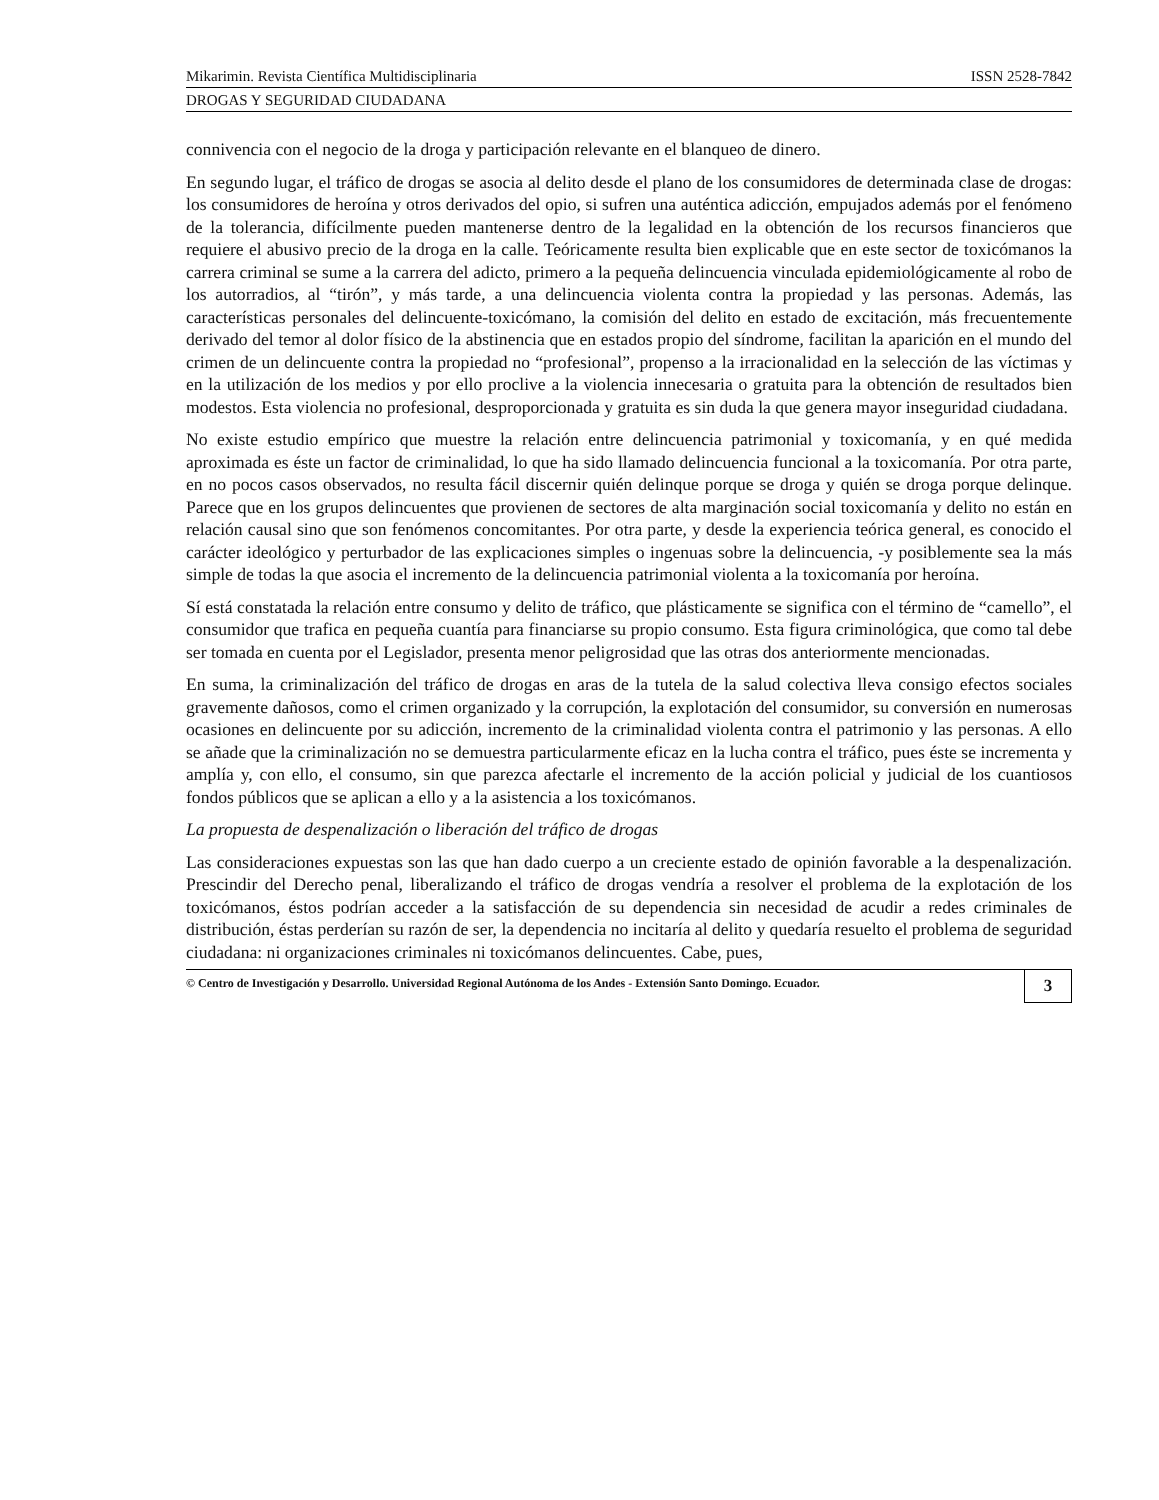Mikarimin. Revista Científica Multidisciplinaria ISSN 2528-7842
DROGAS Y SEGURIDAD CIUDADANA
connivencia con el negocio de la droga y participación relevante en el blanqueo de dinero.
En segundo lugar, el tráfico de drogas se asocia al delito desde el plano de los consumidores de determinada clase de drogas: los consumidores de heroína y otros derivados del opio, si sufren una auténtica adicción, empujados además por el fenómeno de la tolerancia, difícilmente pueden mantenerse dentro de la legalidad en la obtención de los recursos financieros que requiere el abusivo precio de la droga en la calle. Teóricamente resulta bien explicable que en este sector de toxicómanos la carrera criminal se sume a la carrera del adicto, primero a la pequeña delincuencia vinculada epidemiológicamente al robo de los autorradios, al “tirón”, y más tarde, a una delincuencia violenta contra la propiedad y las personas. Además, las características personales del delincuente-toxicómano, la comisión del delito en estado de excitación, más frecuentemente derivado del temor al dolor físico de la abstinencia que en estados propio del síndrome, facilitan la aparición en el mundo del crimen de un delincuente contra la propiedad no “profesional”, propenso a la irracionalidad en la selección de las víctimas y en la utilización de los medios y por ello proclive a la violencia innecesaria o gratuita para la obtención de resultados bien modestos. Esta violencia no profesional, desproporcionada y gratuita es sin duda la que genera mayor inseguridad ciudadana.
No existe estudio empírico que muestre la relación entre delincuencia patrimonial y toxicomanía, y en qué medida aproximada es éste un factor de criminalidad, lo que ha sido llamado delincuencia funcional a la toxicomanía. Por otra parte, en no pocos casos observados, no resulta fácil discernir quién delinque porque se droga y quién se droga porque delinque. Parece que en los grupos delincuentes que provienen de sectores de alta marginación social toxicomanía y delito no están en relación causal sino que son fenómenos concomitantes. Por otra parte, y desde la experiencia teórica general, es conocido el carácter ideológico y perturbador de las explicaciones simples o ingenuas sobre la delincuencia, -y posiblemente sea la más simple de todas la que asocia el incremento de la delincuencia patrimonial violenta a la toxicomanía por heroína.
Sí está constatada la relación entre consumo y delito de tráfico, que plásticamente se significa con el término de “camello”, el consumidor que trafica en pequeña cuantía para financiarse su propio consumo. Esta figura criminológica, que como tal debe ser tomada en cuenta por el Legislador, presenta menor peligrosidad que las otras dos anteriormente mencionadas.
En suma, la criminalización del tráfico de drogas en aras de la tutela de la salud colectiva lleva consigo efectos sociales gravemente dañosos, como el crimen organizado y la corrupción, la explotación del consumidor, su conversión en numerosas ocasiones en delincuente por su adicción, incremento de la criminalidad violenta contra el patrimonio y las personas. A ello se añade que la criminalización no se demuestra particularmente eficaz en la lucha contra el tráfico, pues éste se incrementa y amplía y, con ello, el consumo, sin que parezca afectarle el incremento de la acción policial y judicial de los cuantiosos fondos públicos que se aplican a ello y a la asistencia a los toxicómanos.
La propuesta de despenalización o liberación del tráfico de drogas
Las consideraciones expuestas son las que han dado cuerpo a un creciente estado de opinión favorable a la despenalización. Prescindir del Derecho penal, liberalizando el tráfico de drogas vendría a resolver el problema de la explotación de los toxicómanos, éstos podrían acceder a la satisfacción de su dependencia sin necesidad de acudir a redes criminales de distribución, éstas perderían su razón de ser, la dependencia no incitaría al delito y quedaría resuelto el problema de seguridad ciudadana: ni organizaciones criminales ni toxicómanos delincuentes. Cabe, pues,
© Centro de Investigación y Desarrollo. Universidad Regional Autónoma de los Andes - Extensión Santo Domingo. Ecuador. 3